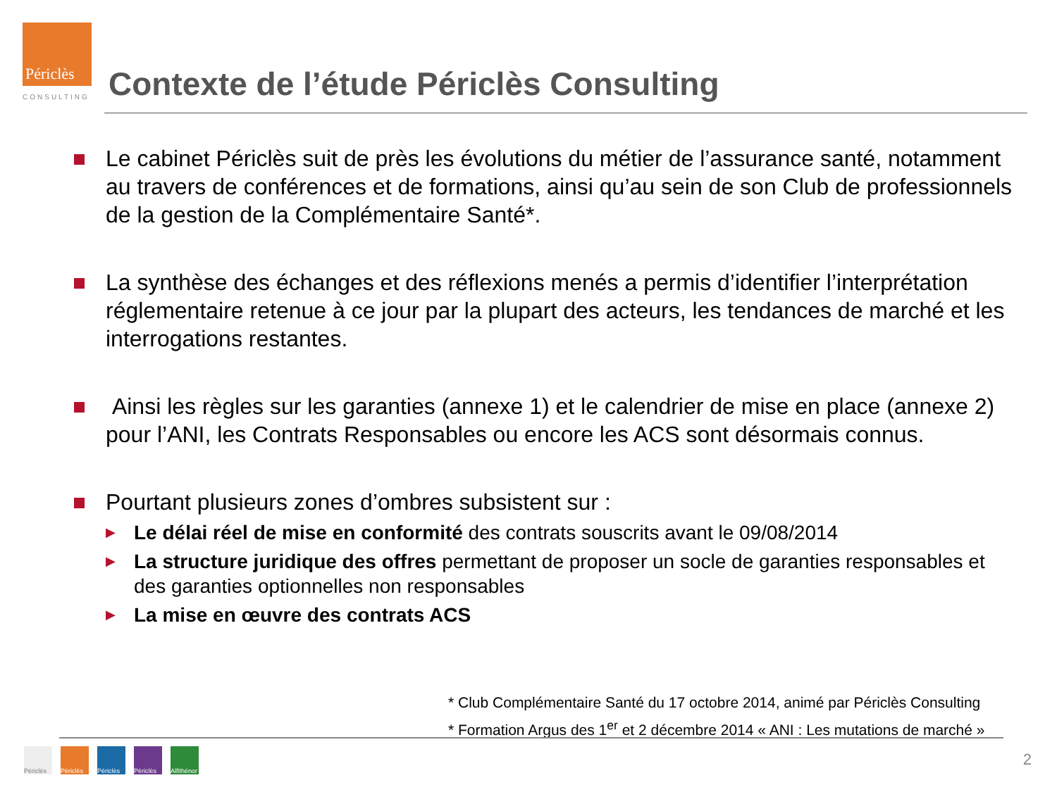Périclès
CONSULTING
Contexte de l’étude Périclès Consulting
Le cabinet Périclès suit de près les évolutions du métier de l’assurance santé, notamment au travers de conférences et de formations, ainsi qu’au sein de son Club de professionnels de la gestion de la Complémentaire Santé*.
La synthèse des échanges et des réflexions menés a permis d’identifier l’interprétation réglementaire retenue à ce jour par la plupart des acteurs, les tendances de marché et les interrogations restantes.
Ainsi les règles sur les garanties (annexe 1) et le calendrier de mise en place (annexe 2) pour l’ANI, les Contrats Responsables ou encore les ACS sont désormais connus.
Pourtant plusieurs zones d’ombres subsistent sur :
▶
Le délai réel de mise en conformité des contrats souscrits avant le 09/08/2014
▶
La structure juridique des offres permettant de proposer un socle de garanties responsables et des garanties optionnelles non responsables
▶
La mise en œuvre des contrats ACS
* Club Complémentaire Santé du 17 octobre 2014, animé par Périclès Consulting
* Formation Argus des 1<sup>er</sup> et 2 décembre 2014 « ANI : Les mutations de marché »
Périclès
Périclès
Périclès
Périclès
Alfithénor
2